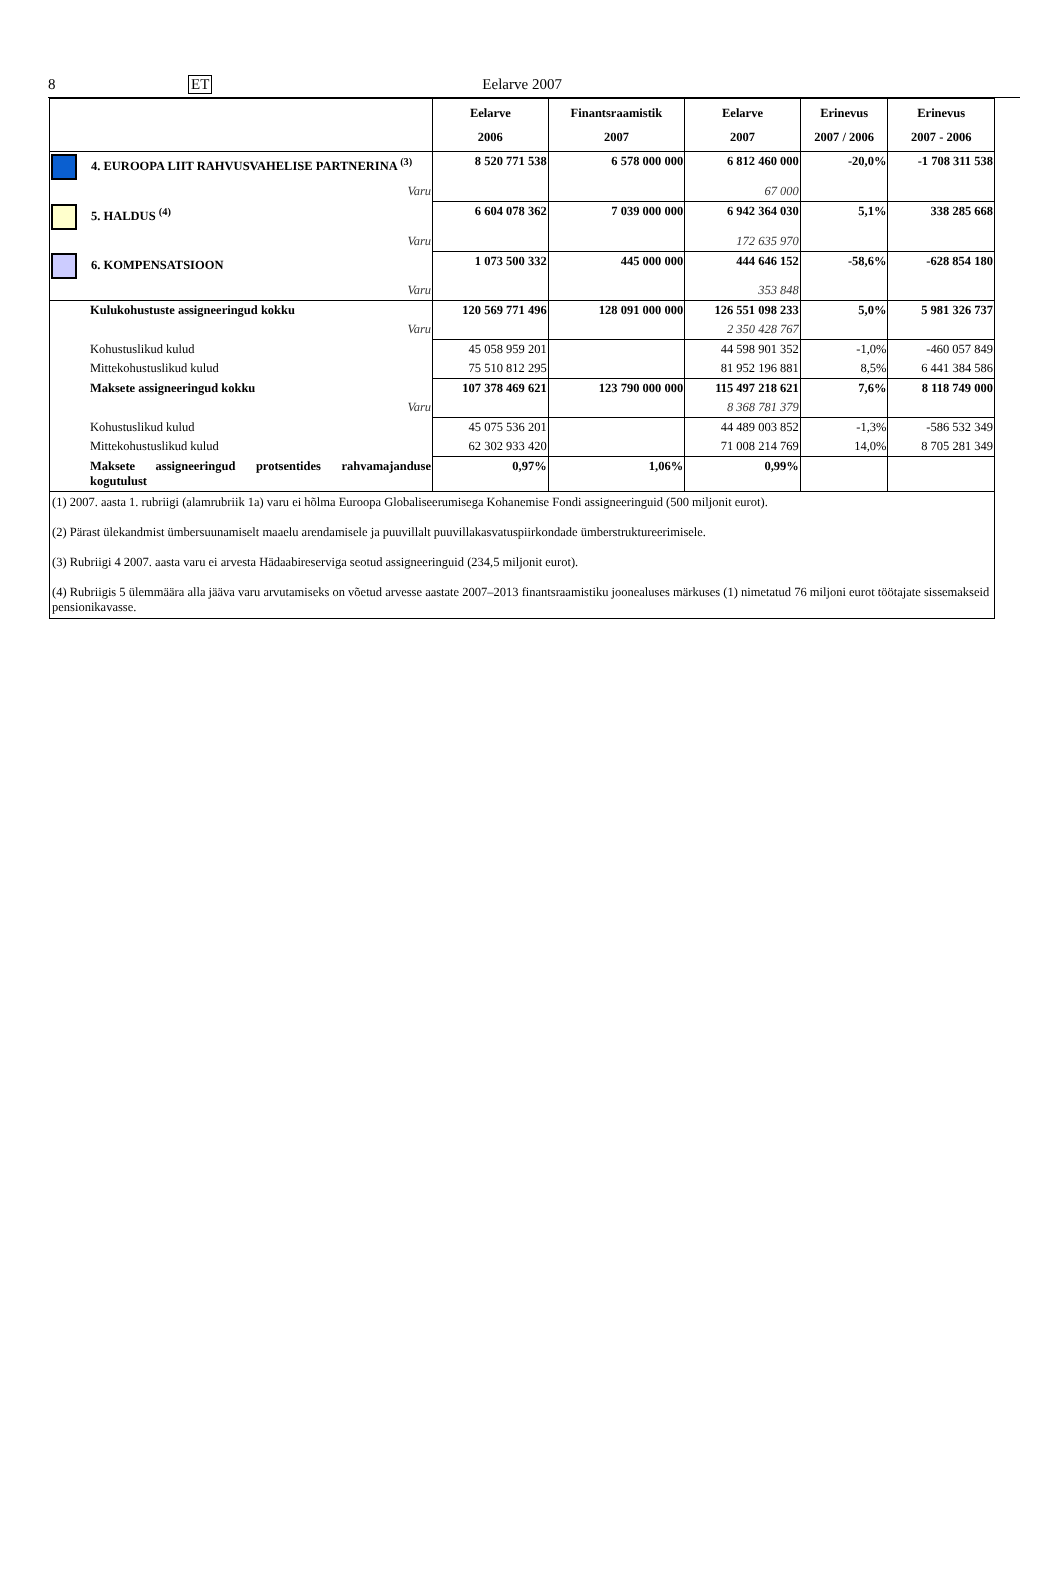8 ET Eelarve 2007
| | Eelarve 2006 | Finantsraamistik 2007 | Eelarve 2007 | Erinevus 2007 / 2006 | Erinevus 2007 - 2006 |
| --- | --- | --- | --- | --- | --- |
| 4. EUROOPA LIIT RAHVUSVAHELISE PARTNERINA <sup>(3)</sup> | 8 520 771 538 | 6 578 000 000 | 6 812 460 000 | -20,0% | -1 708 311 538 |
| Varu | | | 67 000 | | |
| 5. HALDUS <sup>(4)</sup> | 6 604 078 362 | 7 039 000 000 | 6 942 364 030 | 5,1% | 338 285 668 |
| Varu | | | 172 635 970 | | |
| 6. KOMPENSATSIOON | 1 073 500 332 | 445 000 000 | 444 646 152 | -58,6% | -628 854 180 |
| Varu | | | 353 848 | | |
| Kulukohustuste assigneeringud kokku | 120 569 771 496 | 128 091 000 000 | 126 551 098 233 | 5,0% | 5 981 326 737 |
| Varu | | | 2 350 428 767 | | |
| Kohustuslikud kulud | 45 058 959 201 | | 44 598 901 352 | -1,0% | -460 057 849 |
| Mittekohustuslikud kulud | 75 510 812 295 | | 81 952 196 881 | 8,5% | 6 441 384 586 |
| Maksete assigneeringud kokku | 107 378 469 621 | 123 790 000 000 | 115 497 218 621 | 7,6% | 8 118 749 000 |
| Varu | | | 8 368 781 379 | | |
| Kohustuslikud kulud | 45 075 536 201 | | 44 489 003 852 | -1,3% | -586 532 349 |
| Mittekohustuslikud kulud | 62 302 933 420 | | 71 008 214 769 | 14,0% | 8 705 281 349 |
| Maksete assigneeringud protsentides rahvamajanduse kogutulust | 0,97% | 1,06% | 0,99% | | |
| (1) 2007. aasta 1. rubriigi (alamrubriik 1a) varu ei hõlma Euroopa Globaliseerumisega Kohanemise Fondi assigneeringuid (500 miljonit eurot). (2) Pärast ülekandmist ümbersuunamiselt maaelu arendamisele ja puuvillalt puuvillakasvatuspiirkondade ümberstruktureerimisele. (3) Rubriigi 4 2007. aasta varu ei arvesta Hädaabireserviga seotud assigneeringuid (234,5 miljonit eurot). (4) Rubriigis 5 ülemmäära alla jääva varu arvutamiseks on võetud arvesse aastate 2007–2013 finantsraamistiku joonealuses märkuses (1) nimetatud 76 miljoni eurot töötajate sissemakseid pensionikavasse. | | | | | |